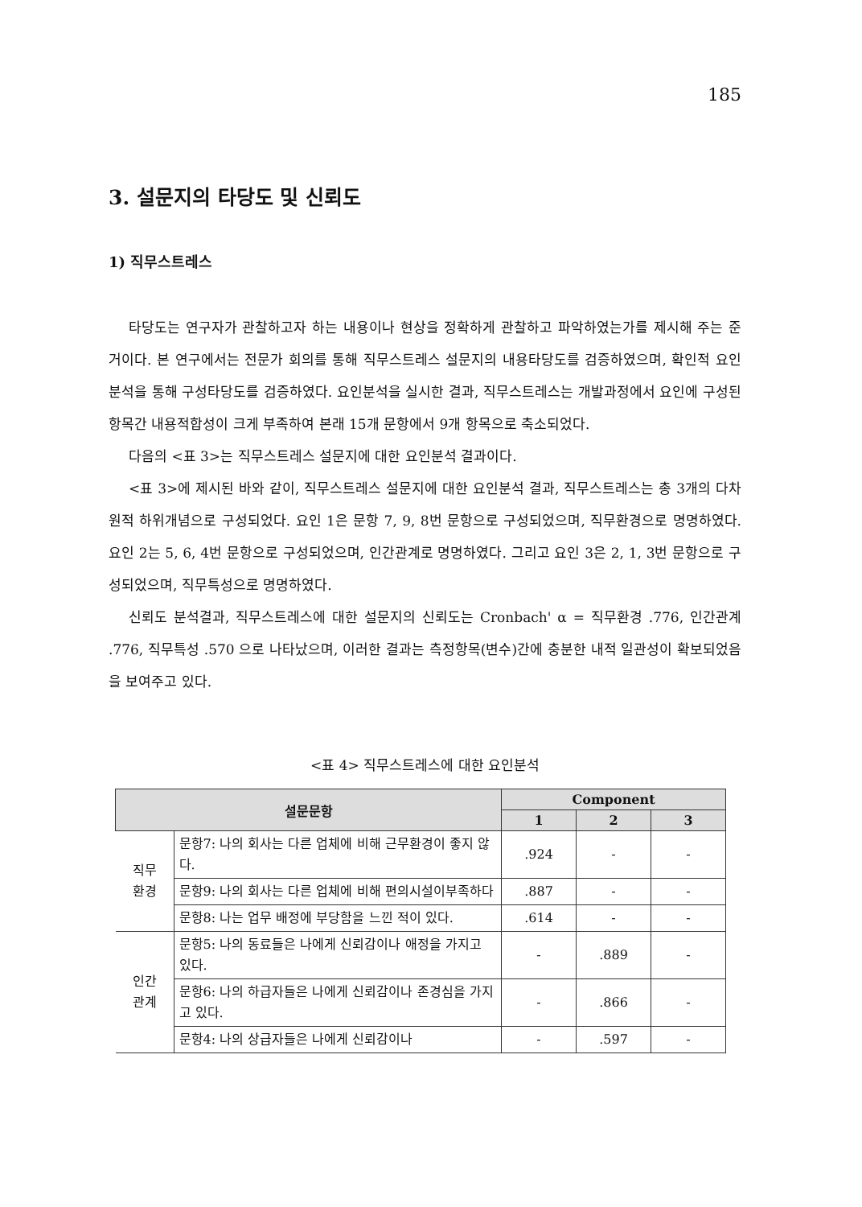185
3. 설문지의 타당도 및 신뢰도
1) 직무스트레스
타당도는 연구자가 관찰하고자 하는 내용이나 현상을 정확하게 관찰하고 파악하였는가를 제시해 주는 준거이다. 본 연구에서는 전문가 회의를 통해 직무스트레스 설문지의 내용타당도를 검증하였으며, 확인적 요인분석을 통해 구성타당도를 검증하였다. 요인분석을 실시한 결과, 직무스트레스는 개발과정에서 요인에 구성된 항목간 내용적합성이 크게 부족하여 본래 15개 문항에서 9개 항목으로 축소되었다.
다음의 <표 3>는 직무스트레스 설문지에 대한 요인분석 결과이다.
<표 3>에 제시된 바와 같이, 직무스트레스 설문지에 대한 요인분석 결과, 직무스트레스는 총 3개의 다차원적 하위개념으로 구성되었다. 요인 1은 문항 7, 9, 8번 문항으로 구성되었으며, 직무환경으로 명명하였다. 요인 2는 5, 6, 4번 문항으로 구성되었으며, 인간관계로 명명하였다. 그리고 요인 3은 2, 1, 3번 문항으로 구성되었으며, 직무특성으로 명명하였다.
신뢰도 분석결과, 직무스트레스에 대한 설문지의 신뢰도는 Cronbach' α = 직무환경 .776, 인간관계 .776, 직무특성 .570 으로 나타났으며, 이러한 결과는 측정항목(변수)간에 충분한 내적 일관성이 확보되었음을 보여주고 있다.
<표 4> 직무스트레스에 대한 요인분석
| 설문문항 | | Component | | |
| --- | --- | --- | --- | --- |
| | | 1 | 2 | 3 |
| 직무 환경 | 문항7: 나의 회사는 다른 업체에 비해 근무환경이 좋지 않다. | .924 | - | - |
| | 문항9: 나의 회사는 다른 업체에 비해 편의시설이부족하다 | .887 | - | - |
| | 문항8: 나는 업무 배정에 부당함을 느낀 적이 있다. | .614 | - | - |
| 인간 관계 | 문항5: 나의 동료들은 나에게 신뢰감이나 애정을 가지고 있다. | - | .889 | - |
| | 문항6: 나의 하급자들은 나에게 신뢰감이나 존경심을 가지고 있다. | - | .866 | - |
| | 문항4: 나의 상급자들은 나에게 신뢰감이나 | - | .597 | - |